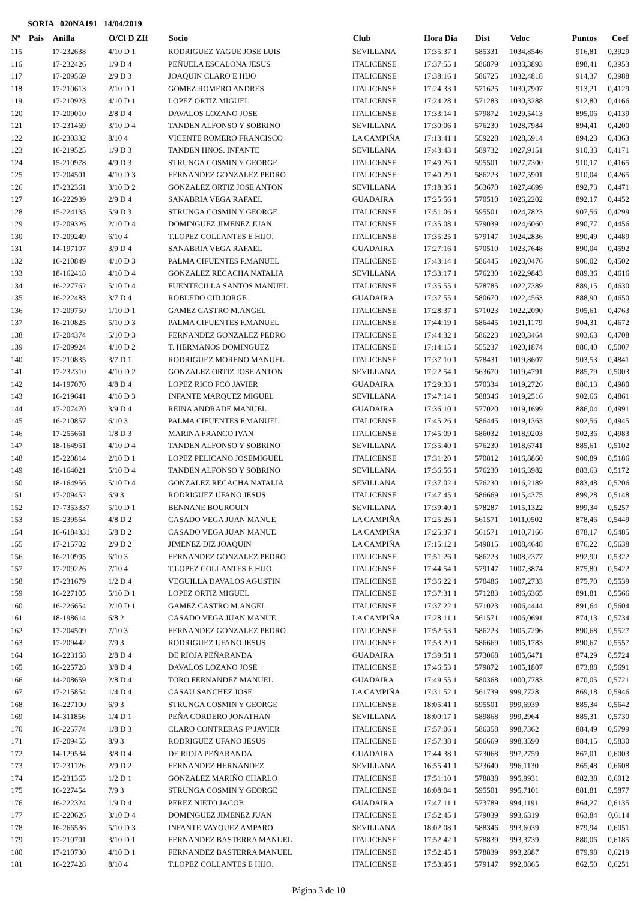SORIA 020NA191 14/04/2019
| Nº | Pais | Anilla | O/Cl D ZIf | Socio | Club | Hora Dia | Dist | Veloc | Puntos | Coef |
| --- | --- | --- | --- | --- | --- | --- | --- | --- | --- | --- |
| 115 | | 17-232638 | 4/10 D 1 | RODRIGUEZ YAGUE JOSE LUIS | SEVILLANA | 17:35:37 1 | 585331 | 1034,8546 | 916,81 | 0,3929 |
| 116 | | 17-232426 | 1/9 D 4 | PEÑUELA ESCALONA JESUS | ITALICENSE | 17:37:55 1 | 586879 | 1033,3893 | 898,41 | 0,3953 |
| 117 | | 17-209569 | 2/9 D 3 | JOAQUIN CLARO E HIJO | ITALICENSE | 17:38:16 1 | 586725 | 1032,4818 | 914,37 | 0,3988 |
| 118 | | 17-210613 | 2/10 D 1 | GOMEZ ROMERO ANDRES | ITALICENSE | 17:24:33 1 | 571625 | 1030,7907 | 913,21 | 0,4129 |
| 119 | | 17-210923 | 4/10 D 1 | LOPEZ ORTIZ MIGUEL | ITALICENSE | 17:24:28 1 | 571283 | 1030,3288 | 912,80 | 0,4166 |
| 120 | | 17-209010 | 2/8 D 4 | DAVALOS LOZANO JOSE | ITALICENSE | 17:33:14 1 | 579872 | 1029,5413 | 895,06 | 0,4139 |
| 121 | | 17-231469 | 3/10 D 4 | TANDEN ALFONSO Y SOBRINO | SEVILLANA | 17:30:06 1 | 576230 | 1028,7984 | 894,41 | 0,4200 |
| 122 | | 16-230332 | 8/10 4 | VICENTE ROMERO FRANCISCO | LA CAMPIÑA | 17:13:41 1 | 559228 | 1028,5914 | 894,23 | 0,4363 |
| 123 | | 16-219525 | 1/9 D 3 | TANDEN HNOS. INFANTE | SEVILLANA | 17:43:43 1 | 589732 | 1027,9151 | 910,33 | 0,4171 |
| 124 | | 15-210978 | 4/9 D 3 | STRUNGA COSMIN Y GEORGE | ITALICENSE | 17:49:26 1 | 595501 | 1027,7300 | 910,17 | 0,4165 |
| 125 | | 17-204501 | 4/10 D 3 | FERNANDEZ GONZALEZ PEDRO | ITALICENSE | 17:40:29 1 | 586223 | 1027,5901 | 910,04 | 0,4265 |
| 126 | | 17-232361 | 3/10 D 2 | GONZALEZ ORTIZ JOSE ANTON | SEVILLANA | 17:18:36 1 | 563670 | 1027,4699 | 892,73 | 0,4471 |
| 127 | | 16-222939 | 2/9 D 4 | SANABRIA VEGA RAFAEL | GUADAIRA | 17:25:56 1 | 570510 | 1026,2202 | 892,17 | 0,4452 |
| 128 | | 15-224135 | 5/9 D 3 | STRUNGA COSMIN Y GEORGE | ITALICENSE | 17:51:06 1 | 595501 | 1024,7823 | 907,56 | 0,4299 |
| 129 | | 17-209326 | 2/10 D 4 | DOMINGUEZ JIMENEZ JUAN | ITALICENSE | 17:35:08 1 | 579039 | 1024,6060 | 890,77 | 0,4456 |
| 130 | | 17-209249 | 6/10 4 | T.LOPEZ COLLANTES E HIJO. | ITALICENSE | 17:35:25 1 | 579147 | 1024,2836 | 890,49 | 0,4489 |
| 131 | | 14-197107 | 3/9 D 4 | SANABRIA VEGA RAFAEL | GUADAIRA | 17:27:16 1 | 570510 | 1023,7648 | 890,04 | 0,4592 |
| 132 | | 16-210849 | 4/10 D 3 | PALMA CIFUENTES F.MANUEL | ITALICENSE | 17:43:14 1 | 586445 | 1023,0476 | 906,02 | 0,4502 |
| 133 | | 18-162418 | 4/10 D 4 | GONZALEZ RECACHA NATALIA | SEVILLANA | 17:33:17 1 | 576230 | 1022,9843 | 889,36 | 0,4616 |
| 134 | | 16-227762 | 5/10 D 4 | FUENTECILLA SANTOS MANUEL | ITALICENSE | 17:35:55 1 | 578785 | 1022,7389 | 889,15 | 0,4630 |
| 135 | | 16-222483 | 3/7 D 4 | ROBLEDO CID JORGE | GUADAIRA | 17:37:55 1 | 580670 | 1022,4563 | 888,90 | 0,4650 |
| 136 | | 17-209750 | 1/10 D 1 | GAMEZ CASTRO M.ANGEL | ITALICENSE | 17:28:37 1 | 571023 | 1022,2090 | 905,61 | 0,4763 |
| 137 | | 16-210825 | 5/10 D 3 | PALMA CIFUENTES F.MANUEL | ITALICENSE | 17:44:19 1 | 586445 | 1021,1179 | 904,31 | 0,4672 |
| 138 | | 17-204374 | 5/10 D 3 | FERNANDEZ GONZALEZ PEDRO | ITALICENSE | 17:44:32 1 | 586223 | 1020,3464 | 903,63 | 0,4708 |
| 139 | | 17-209924 | 4/10 D 2 | T. HERMANOS DOMINGUEZ | ITALICENSE | 17:14:15 1 | 555237 | 1020,1874 | 886,40 | 0,5007 |
| 140 | | 17-210835 | 3/7 D 1 | RODRIGUEZ MORENO MANUEL | ITALICENSE | 17:37:10 1 | 578431 | 1019,8607 | 903,53 | 0,4841 |
| 141 | | 17-232310 | 4/10 D 2 | GONZALEZ ORTIZ JOSE ANTON | SEVILLANA | 17:22:54 1 | 563670 | 1019,4791 | 885,79 | 0,5003 |
| 142 | | 14-197070 | 4/8 D 4 | LOPEZ RICO FCO JAVIER | GUADAIRA | 17:29:33 1 | 570334 | 1019,2726 | 886,13 | 0,4980 |
| 143 | | 16-219641 | 4/10 D 3 | INFANTE MARQUEZ MIGUEL | SEVILLANA | 17:47:14 1 | 588346 | 1019,2516 | 902,66 | 0,4861 |
| 144 | | 17-207470 | 3/9 D 4 | REINA ANDRADE MANUEL | GUADAIRA | 17:36:10 1 | 577020 | 1019,1699 | 886,04 | 0,4991 |
| 145 | | 16-210857 | 6/10 3 | PALMA CIFUENTES F.MANUEL | ITALICENSE | 17:45:26 1 | 586445 | 1019,1363 | 902,56 | 0,4945 |
| 146 | | 17-255661 | 1/8 D 3 | MARINA FRANCO IVAN | ITALICENSE | 17:45:09 1 | 586032 | 1018,9203 | 902,36 | 0,4983 |
| 147 | | 18-164951 | 4/10 D 4 | TANDEN ALFONSO Y SOBRINO | SEVILLANA | 17:35:40 1 | 576230 | 1018,6741 | 885,61 | 0,5102 |
| 148 | | 15-220814 | 2/10 D 1 | LOPEZ PELICANO JOSEMIGUEL | ITALICENSE | 17:31:20 1 | 570812 | 1016,8860 | 900,89 | 0,5186 |
| 149 | | 18-164021 | 5/10 D 4 | TANDEN ALFONSO Y SOBRINO | SEVILLANA | 17:36:56 1 | 576230 | 1016,3982 | 883,63 | 0,5172 |
| 150 | | 18-164956 | 5/10 D 4 | GONZALEZ RECACHA NATALIA | SEVILLANA | 17:37:02 1 | 576230 | 1016,2189 | 883,48 | 0,5206 |
| 151 | | 17-209452 | 6/9 3 | RODRIGUEZ UFANO JESUS | ITALICENSE | 17:47:45 1 | 586669 | 1015,4375 | 899,28 | 0,5148 |
| 152 | | 17-7353337 | 5/10 D 1 | BENNANE BOUROUIN | SEVILLANA | 17:39:40 1 | 578287 | 1015,1322 | 899,34 | 0,5257 |
| 153 | | 15-239564 | 4/8 D 2 | CASADO VEGA JUAN MANUE | LA CAMPIÑA | 17:25:26 1 | 561571 | 1011,0502 | 878,46 | 0,5449 |
| 154 | | 16-6184331 | 5/8 D 2 | CASADO VEGA JUAN MANUE | LA CAMPIÑA | 17:25:37 1 | 561571 | 1010,7166 | 878,17 | 0,5485 |
| 155 | | 17-215702 | 2/9 D 2 | JIMENEZ DIZ JOAQUIN | LA CAMPIÑA | 17:15:12 1 | 549815 | 1008,4648 | 876,22 | 0,5638 |
| 156 | | 16-210995 | 6/10 3 | FERNANDEZ GONZALEZ PEDRO | ITALICENSE | 17:51:26 1 | 586223 | 1008,2377 | 892,90 | 0,5322 |
| 157 | | 17-209226 | 7/10 4 | T.LOPEZ COLLANTES E HIJO. | ITALICENSE | 17:44:54 1 | 579147 | 1007,3874 | 875,80 | 0,5422 |
| 158 | | 17-231679 | 1/2 D 4 | VEGUILLA DAVALOS AGUSTIN | ITALICENSE | 17:36:22 1 | 570486 | 1007,2733 | 875,70 | 0,5539 |
| 159 | | 16-227105 | 5/10 D 1 | LOPEZ ORTIZ MIGUEL | ITALICENSE | 17:37:31 1 | 571283 | 1006,6365 | 891,81 | 0,5566 |
| 160 | | 16-226654 | 2/10 D 1 | GAMEZ CASTRO M.ANGEL | ITALICENSE | 17:37:22 1 | 571023 | 1006,4444 | 891,64 | 0,5604 |
| 161 | | 18-198614 | 6/8 2 | CASADO VEGA JUAN MANUE | LA CAMPIÑA | 17:28:11 1 | 561571 | 1006,0691 | 874,13 | 0,5734 |
| 162 | | 17-204509 | 7/10 3 | FERNANDEZ GONZALEZ PEDRO | ITALICENSE | 17:52:53 1 | 586223 | 1005,7296 | 890,68 | 0,5527 |
| 163 | | 17-209442 | 7/9 3 | RODRIGUEZ UFANO JESUS | ITALICENSE | 17:53:20 1 | 586669 | 1005,1783 | 890,67 | 0,5557 |
| 164 | | 16-223168 | 2/8 D 4 | DE RIOJA PEÑARANDA | GUADAIRA | 17:39:51 1 | 573068 | 1005,6471 | 874,29 | 0,5724 |
| 165 | | 16-225728 | 3/8 D 4 | DAVALOS LOZANO JOSE | ITALICENSE | 17:46:53 1 | 579872 | 1005,1807 | 873,88 | 0,5691 |
| 166 | | 14-208659 | 2/8 D 4 | TORO FERNANDEZ MANUEL | GUADAIRA | 17:49:55 1 | 580368 | 1000,7783 | 870,05 | 0,5721 |
| 167 | | 17-215854 | 1/4 D 4 | CASAU SANCHEZ JOSE | LA CAMPIÑA | 17:31:52 1 | 561739 | 999,7728 | 869,18 | 0,5946 |
| 168 | | 16-227100 | 6/9 3 | STRUNGA COSMIN Y GEORGE | ITALICENSE | 18:05:41 1 | 595501 | 999,6939 | 885,34 | 0,5642 |
| 169 | | 14-311856 | 1/4 D 1 | PEÑA CORDERO JONATHAN | SEVILLANA | 18:00:17 1 | 589868 | 999,2964 | 885,31 | 0,5730 |
| 170 | | 16-225774 | 1/8 D 3 | CLARO CONTRERAS Fº JAVIER | ITALICENSE | 17:57:06 1 | 586358 | 998,7362 | 884,49 | 0,5799 |
| 171 | | 17-209455 | 8/9 3 | RODRIGUEZ UFANO JESUS | ITALICENSE | 17:57:38 1 | 586669 | 998,3590 | 884,15 | 0,5830 |
| 172 | | 14-129534 | 3/8 D 4 | DE RIOJA PEÑARANDA | GUADAIRA | 17:44:38 1 | 573068 | 997,2759 | 867,01 | 0,6003 |
| 173 | | 17-231126 | 2/9 D 2 | FERNANDEZ HERNANDEZ | SEVILLANA | 16:55:41 1 | 523640 | 996,1130 | 865,48 | 0,6608 |
| 174 | | 15-231365 | 1/2 D 1 | GONZALEZ MARIÑO CHARLO | ITALICENSE | 17:51:10 1 | 578838 | 995,9931 | 882,38 | 0,6012 |
| 175 | | 16-227454 | 7/9 3 | STRUNGA COSMIN Y GEORGE | ITALICENSE | 18:08:04 1 | 595501 | 995,7101 | 881,81 | 0,5877 |
| 176 | | 16-222324 | 1/9 D 4 | PEREZ NIETO JACOB | GUADAIRA | 17:47:11 1 | 573789 | 994,1191 | 864,27 | 0,6135 |
| 177 | | 15-220626 | 3/10 D 4 | DOMINGUEZ JIMENEZ JUAN | ITALICENSE | 17:52:45 1 | 579039 | 993,6319 | 863,84 | 0,6114 |
| 178 | | 16-266536 | 5/10 D 3 | INFANTE VAYQUEZ AMPARO | SEVILLANA | 18:02:08 1 | 588346 | 993,6039 | 879,94 | 0,6051 |
| 179 | | 17-210701 | 3/10 D 1 | FERNANDEZ BASTERRA MANUEL | ITALICENSE | 17:52:42 1 | 578839 | 993,3739 | 880,06 | 0,6185 |
| 180 | | 17-210730 | 4/10 D 1 | FERNANDEZ BASTERRA MANUEL | ITALICENSE | 17:52:45 1 | 578839 | 993,2887 | 879,98 | 0,6219 |
| 181 | | 16-227428 | 8/10 4 | T.LOPEZ COLLANTES E HIJO. | ITALICENSE | 17:53:46 1 | 579147 | 992,0865 | 862,50 | 0,6251 |
Página 3 de 10